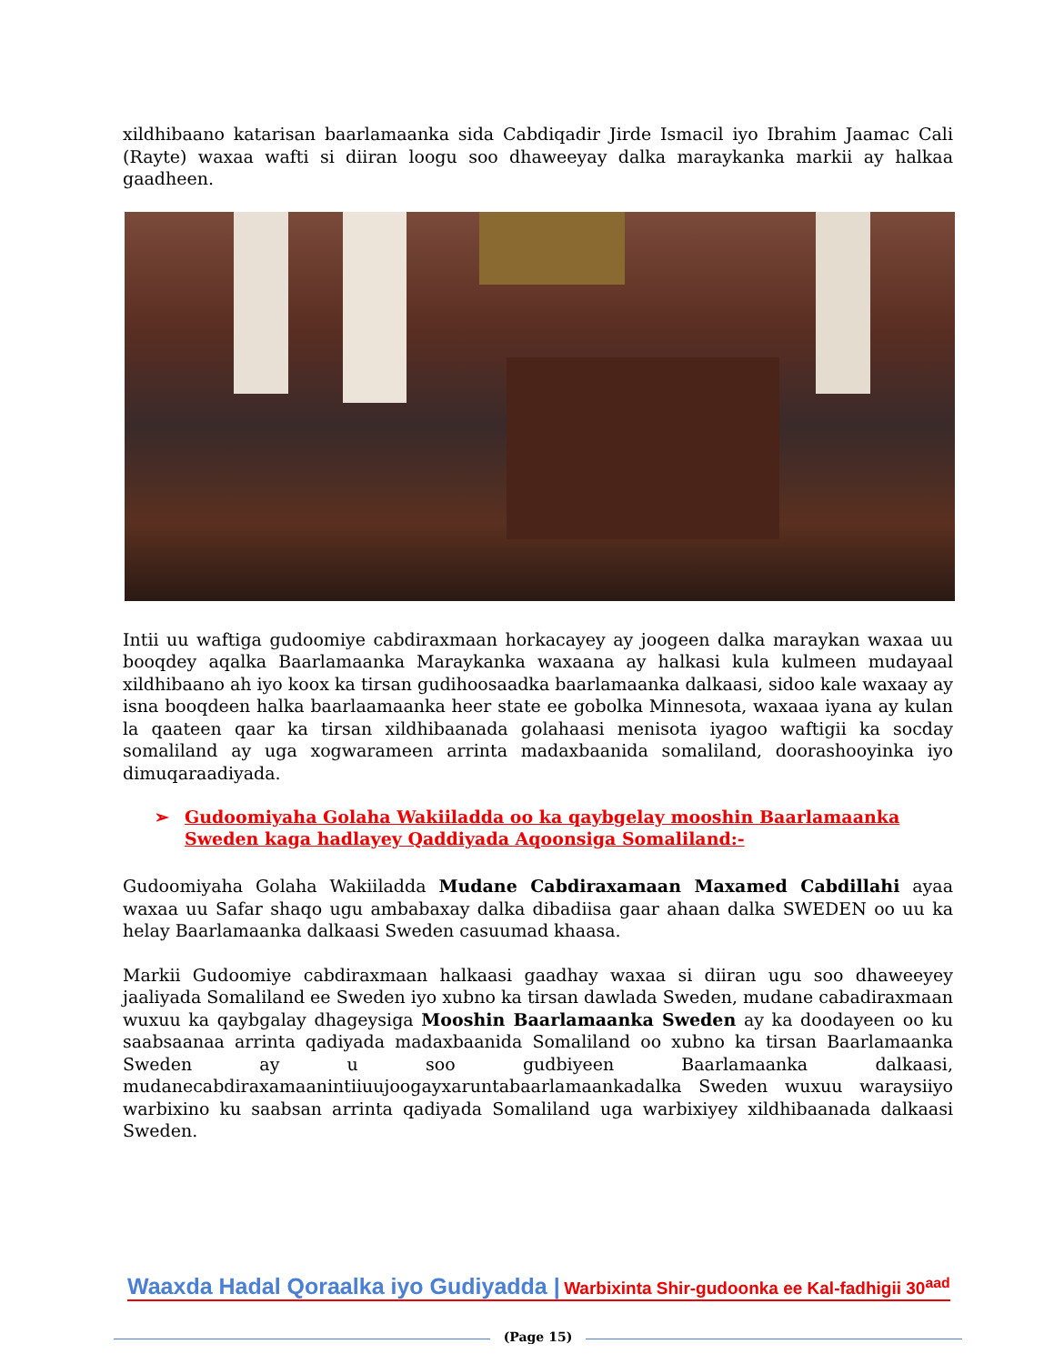xildhibaano katarisan baarlamaanka sida Cabdiqadir Jirde Ismacil iyo Ibrahim Jaamac Cali (Rayte) waxaa wafti si diiran loogu soo dhaweeyay dalka maraykanka markii ay halkaa gaadheen.
Intii uu waftiga gudoomiye cabdiraxmaan horkacayey ay joogeen dalka maraykan waxaa uu booqdey aqalka Baarlamaanka Maraykanka waxaana ay halkasi kula kulmeen mudayaal xildhibaano ah iyo koox ka tirsan gudihoosaadka baarlamaanka dalkaasi, sidoo kale waxaay ay isna booqdeen halka baarlaamaanka heer state ee gobolka Minnesota, waxaaa iyana ay kulan la qaateen qaar ka tirsan xildhibaanada golahaasi menisota iyagoo waftigii ka socday somaliland ay uga xogwarameen arrinta madaxbaanida somaliland, doorashooyinka iyo dimuqaraadiyada.
➢ Gudoomiyaha Golaha Wakiiladda oo ka qaybgelay mooshin Baarlamaanka Sweden kaga hadlayey Qaddiyada Aqoonsiga Somaliland:-
Gudoomiyaha Golaha Wakiiladda Mudane Cabdiraxamaan Maxamed Cabdillahi ayaa waxaa uu Safar shaqo ugu ambabaxay dalka dibadiisa gaar ahaan dalka SWEDEN oo uu ka helay Baarlamaanka dalkaasi Sweden casuumad khaasa.
Markii Gudoomiye cabdiraxmaan halkaasi gaadhay waxaa si diiran ugu soo dhaweeyey jaaliyada Somaliland ee Sweden iyo xubno ka tirsan dawlada Sweden, mudane cabadiraxmaan wuxuu ka qaybgalay dhageysiga Mooshin Baarlamaanka Sweden ay ka doodayeen oo ku saabsaanaa arrinta qadiyada madaxbaanida Somaliland oo xubno ka tirsan Baarlamaanka Sweden ay u soo gudbiyeen Baarlamaanka dalkaasi, mudanecabdiraxamaanintiiuujoogayxaruntabaarlamaankadalka Sweden wuxuu waraysiiyo warbixino ku saabsan arrinta qadiyada Somaliland uga warbixiyey xildhibaanada dalkaasi Sweden.
Waaxda Hadal Qoraalka iyo Gudiyadda | Warbixinta Shir-gudoonka ee Kal-fadhigii 30<sup>aad</sup>
(Page 15)